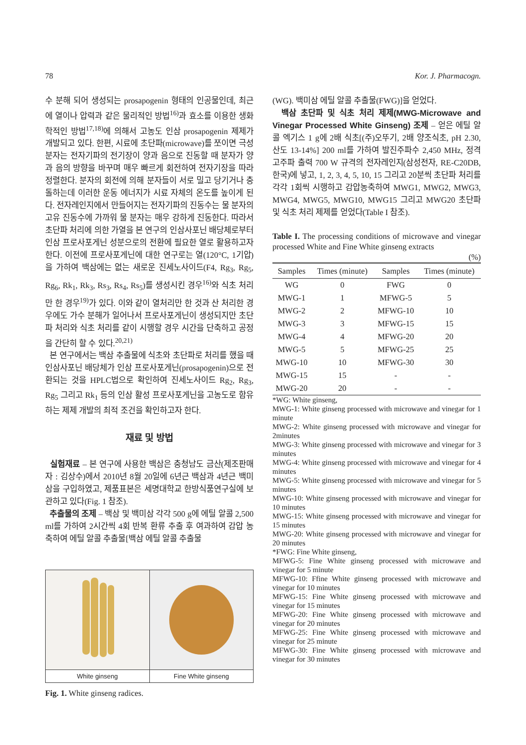78 Kor. J. Pharmacogn.
수 분해 되어 생성되는 prosapogenin 형태의 인공물인데, 최근에 열이나 압력과 같은 물리적인 방법<sup>16)</sup>과 효소를 이용한 생화학적인 방법<sup>17,18)</sup>에 의해서 고농도 인삼 prosapogenin 제제가 개발되고 있다. 한편, 시료에 초단파(microwave)를 쪼이면 극성 분자는 전자기파의 전기장이 양과 음으로 진동할 때 분자가 양과 음의 방향을 바꾸며 매우 빠르게 회전하여 전자기장을 따라 정렬한다. 분자의 회전에 의해 분자들이 서로 밀고 당기거나 충돌하는데 이러한 운동 에너지가 시료 자체의 온도를 높이게 된다. 전자레인지에서 만들어지는 전자기파의 진동수는 물 분자의 고유 진동수에 가까워 물 분자는 매우 강하게 진동한다. 따라서 초단파 처리에 의한 가열을 본 연구의 인삼사포닌 배당체로부터 인삼 프로사포게닌 성분으로의 전환에 필요한 열로 활용하고자 한다. 이전에 프로사포게닌에 대한 연구로는 열(120°C, 1기압)을 가하여 백삼에는 없는 새로운 진세노사이드(F4, Rg<sub>3</sub>, Rg<sub>5</sub>, Rg<sub>6</sub>, Rk<sub>1</sub>, Rk<sub>3</sub>, Rs<sub>3</sub>, Rs<sub>4</sub>, Rs<sub>5</sub>)를 생성시킨 경우<sup>16)</sup>와 식초 처리만 한 경우<sup>19)</sup>가 있다. 이와 같이 열처리만 한 것과 산 처리한 경우에도 가수 분해가 일어나서 프로사포게닌이 생성되지만 초단파 처리와 식초 처리를 같이 시행할 경우 시간을 단축하고 공정을 간단히 할 수 있다.<sup>20,21)</sup>
본 연구에서는 백삼 추출물에 식초와 초단파로 처리를 했을 때 인삼사포닌 배당체가 인삼 프로사포게닌(prosapogenin)으로 전환되는 것을 HPLC법으로 확인하여 진세노사이드 Rg<sub>2</sub>, Rg<sub>3</sub>, Rg<sub>5</sub> 그리고 Rk<sub>1</sub> 등의 인삼 활성 프로사포게닌을 고농도로 함유하는 제제 개발의 최적 조건을 확인하고자 한다.
재료 및 방법
실험재료 – 본 연구에 사용한 백삼은 충청남도 금산(제조판매자 : 김상수)에서 2010년 8월 20일에 6년근 백삼과 4년근 백미삼을 구입하였고, 제품표본은 세명대학교 한방식품연구실에 보관하고 있다(Fig. 1 참조).
추출물의 조제 – 백삼 및 백미삼 각각 500 g에 에틸 알콜 2,500 ml를 가하여 2시간씩 4회 반복 환류 추출 후 여과하여 감압 농축하여 에틸 알콜 추출물[백삼 에틸 알콜 추출물
White ginseng Fine White ginseng
Fig. 1. White ginseng radices.
(WG). 백미삼 에틸 알콜 추출물(FWG)]을 얻었다.
백삼 초단파 및 식초 처리 제제(MWG-Microwave and Vinegar Processed White Ginseng) 조제 – 얻은 에틸 알콜 엑기스 1 g에 2배 식초[(주)오뚜기, 2배 양조식초, pH 2.30, 산도 13-14%] 200 ml를 가하여 발진주파수 2,450 MHz, 정격 고주파 출력 700 W 규격의 전자레인지(삼성전자, RE-C20DB, 한국)에 넣고, 1, 2, 3, 4, 5, 10, 15 그리고 20분씩 초단파 처리를 각각 1회씩 시행하고 감압농축하여 MWG1, MWG2, MWG3, MWG4, MWG5, MWG10, MWG15 그리고 MWG20 초단파 및 식초 처리 제제를 얻었다(Table I 참조).
Table I. The processing conditions of microwave and vinegar processed White and Fine White ginseng extracts
(%)
| Samples | Times (minute) | Samples | Times (minute) |
| --- | --- | --- | --- |
| WG | 0 | FWG | 0 |
| MWG-1 | 1 | MFWG-5 | 5 |
| MWG-2 | 2 | MFWG-10 | 10 |
| MWG-3 | 3 | MFWG-15 | 15 |
| MWG-4 | 4 | MFWG-20 | 20 |
| MWG-5 | 5 | MFWG-25 | 25 |
| MWG-10 | 10 | MFWG-30 | 30 |
| MWG-15 | 15 | - | - |
| MWG-20 | 20 | - | - |
*WG: White ginseng,
MWG-1: White ginseng processed with microwave and vinegar for 1 minute
MWG-2: White ginseng processed with microwave and vinegar for 2minutes
MWG-3: White ginseng processed with microwave and vinegar for 3 minutes
MWG-4: White ginseng processed with microwave and vinegar for 4 minutes
MWG-5: White ginseng processed with microwave and vinegar for 5 minutes
MWG-10: White ginseng processed with microwave and vinegar for 10 minutes
MWG-15: White ginseng processed with microwave and vinegar for 15 minutes
MWG-20: White ginseng processed with microwave and vinegar for 20 minutes
*FWG: Fine White ginseng,
MFWG-5: Fine White ginseng processed with microwave and vinegar for 5 minute
MFWG-10: Ffine White ginseng processed with microwave and vinegar for 10 minutes
MFWG-15: Fine White ginseng processed with microwave and vinegar for 15 minutes
MFWG-20: Fine White ginseng processed with microwave and vinegar for 20 minutes
MFWG-25: Fine White ginseng processed with microwave and vinegar for 25 minute
MFWG-30: Fine White ginseng processed with microwave and vinegar for 30 minutes